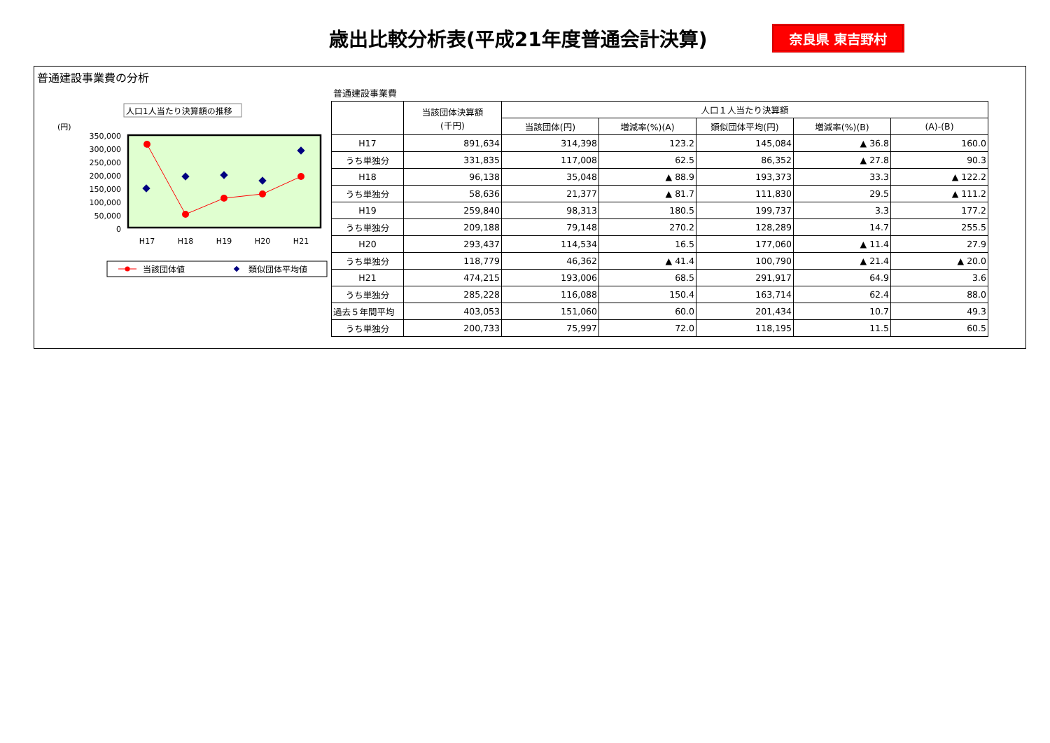歳出比較分析表(平成21年度普通会計決算)
奈良県 東吉野村
普通建設事業費の分析
人口1人当たり決算額の推移
(円)
350,000
300,000
250,000
200,000
150,000
100,000
50,000
0
H17
H18
H19
H20
H21
当該団体値
類似団体平均値
普通建設事業費
| | 当該団体決算額 (千円) | 人口１人当たり決算額 | | | | |
| --- | --- | --- | --- | --- | --- | --- |
| | | 当該団体(円) | 増減率(%)(A) | 類似団体平均(円) | 増減率(%)(B) | (A)-(B) |
| H17 | 891,634 | 314,398 | 123.2 | 145,084 | ▲ 36.8 | 160.0 |
| うち単独分 | 331,835 | 117,008 | 62.5 | 86,352 | ▲ 27.8 | 90.3 |
| H18 | 96,138 | 35,048 | ▲ 88.9 | 193,373 | 33.3 | ▲ 122.2 |
| うち単独分 | 58,636 | 21,377 | ▲ 81.7 | 111,830 | 29.5 | ▲ 111.2 |
| H19 | 259,840 | 98,313 | 180.5 | 199,737 | 3.3 | 177.2 |
| うち単独分 | 209,188 | 79,148 | 270.2 | 128,289 | 14.7 | 255.5 |
| H20 | 293,437 | 114,534 | 16.5 | 177,060 | ▲ 11.4 | 27.9 |
| うち単独分 | 118,779 | 46,362 | ▲ 41.4 | 100,790 | ▲ 21.4 | ▲ 20.0 |
| H21 | 474,215 | 193,006 | 68.5 | 291,917 | 64.9 | 3.6 |
| うち単独分 | 285,228 | 116,088 | 150.4 | 163,714 | 62.4 | 88.0 |
| 過去５年間平均 | 403,053 | 151,060 | 60.0 | 201,434 | 10.7 | 49.3 |
| うち単独分 | 200,733 | 75,997 | 72.0 | 118,195 | 11.5 | 60.5 |